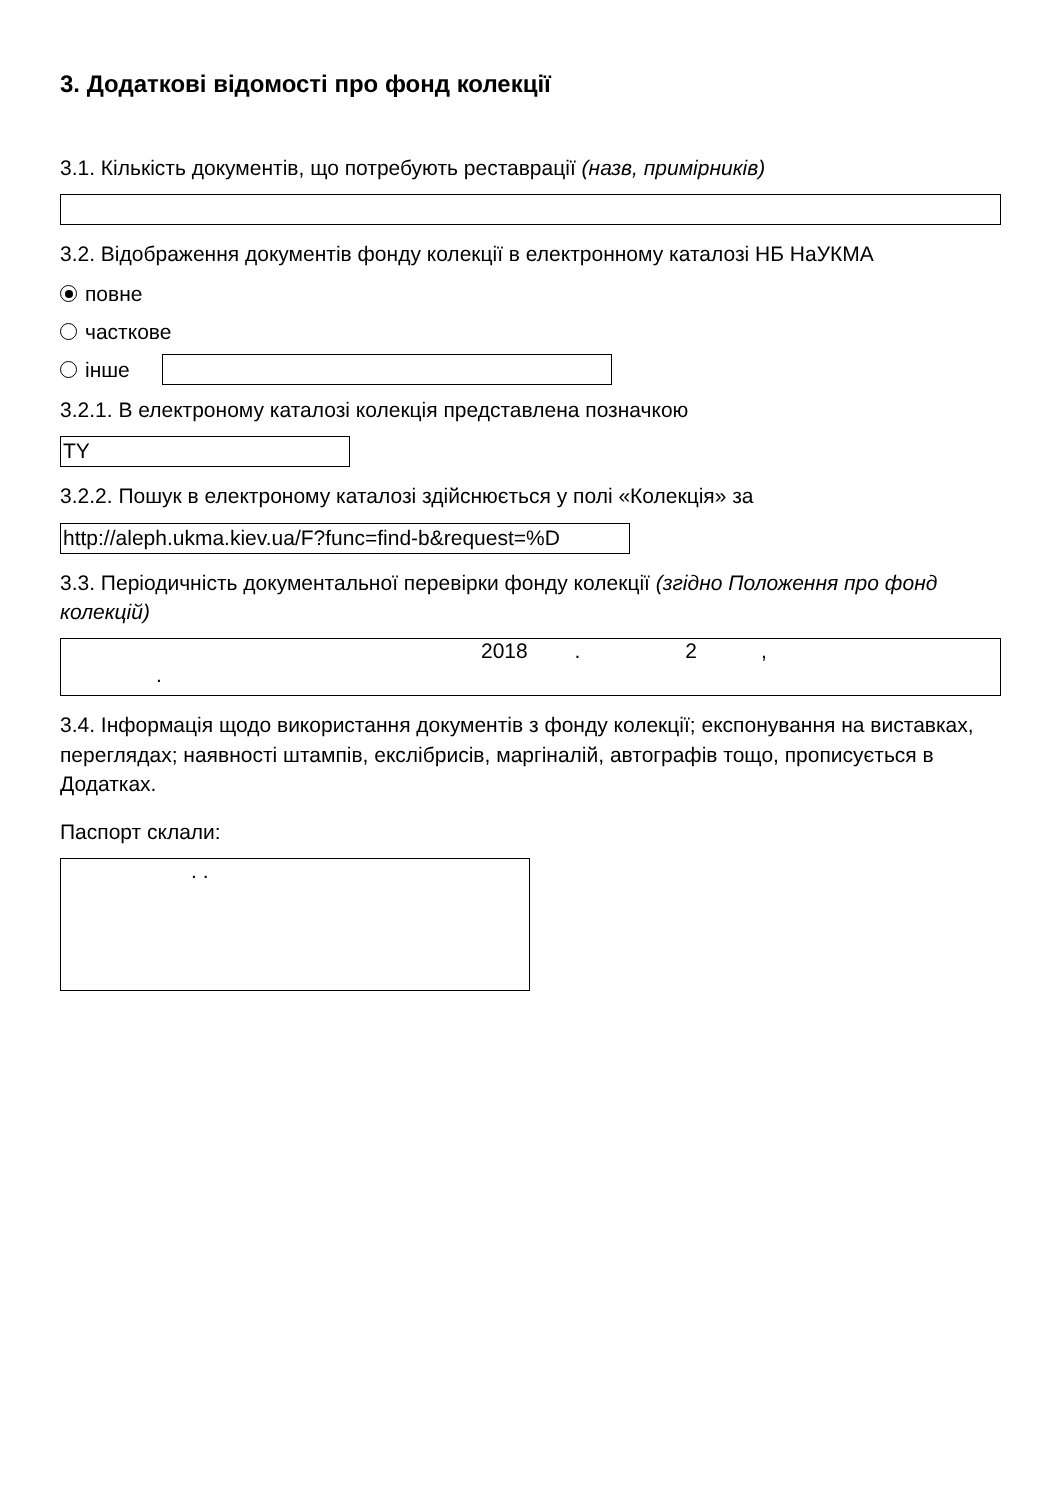3. Додаткові відомості про фонд колекції
3.1. Кількість документів, що потребують реставрації (назв, примірників)
3.2. Відображення документів фонду колекції в електронному каталозі НБ НаУКМА
повне
часткове
інше
3.2.1. В електроному каталозі колекція представлена позначкою
TY
3.2.2. Пошук в електроному каталозі здійснюється у полі «Колекція» за
http://aleph.ukma.kiev.ua/F?func=find-b&request=%D
3.3. Періодичність документальної перевірки фонду колекції (згідно Положення про фонд колекцій)
2018 . 2 ,
.
3.4. Інформація щодо використання документів з фонду колекції; експонування на виставках, переглядах; наявності штампів, екслібрисів, маргіналій, автографів тощо, прописується в Додатках.
Паспорт склали:
. .